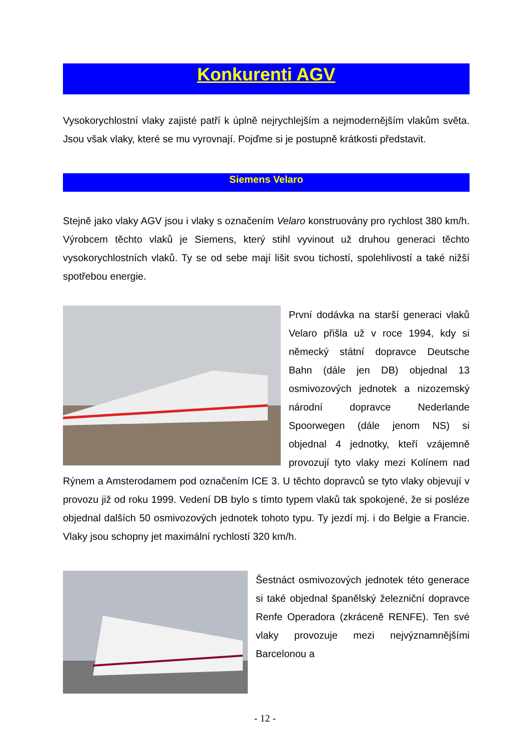Konkurenti AGV
Vysokorychlostní vlaky zajisté patří k úplně nejrychlejším a nejmodernějším vlakům světa. Jsou však vlaky, které se mu vyrovnají. Pojďme si je postupně krátkosti představit.
Siemens Velaro
Stejně jako vlaky AGV jsou i vlaky s označením Velaro konstruovány pro rychlost 380 km/h. Výrobcem těchto vlaků je Siemens, který stihl vyvinout už druhou generaci těchto vysokorychlostních vlaků. Ty se od sebe mají lišit svou tichostí, spolehlivostí a také nižší spotřebou energie.
První dodávka na starší generaci vlaků Velaro přišla už v roce 1994, kdy si německý státní dopravce Deutsche Bahn (dále jen DB) objednal 13 osmivozových jednotek a nizozemský národní dopravce Nederlande Spoorwegen (dále jenom NS) si objednal 4 jednotky, kteří vzájemně provozují tyto vlaky mezi Kolínem nad Rýnem a Amsterodamem pod označením ICE 3. U těchto dopravců se tyto vlaky objevují v provozu již od roku 1999. Vedení DB bylo s tímto typem vlaků tak spokojené, že si posléze objednal dalších 50 osmivozových jednotek tohoto typu. Ty jezdí mj. i do Belgie a Francie. Vlaky jsou schopny jet maximální rychlostí 320 km/h.
Šestnáct osmivozových jednotek této generace si také objednal španělský železniční dopravce Renfe Operadora (zkráceně RENFE). Ten své vlaky provozuje mezi nejvýznamnějšími Barcelonou a
- 12 -